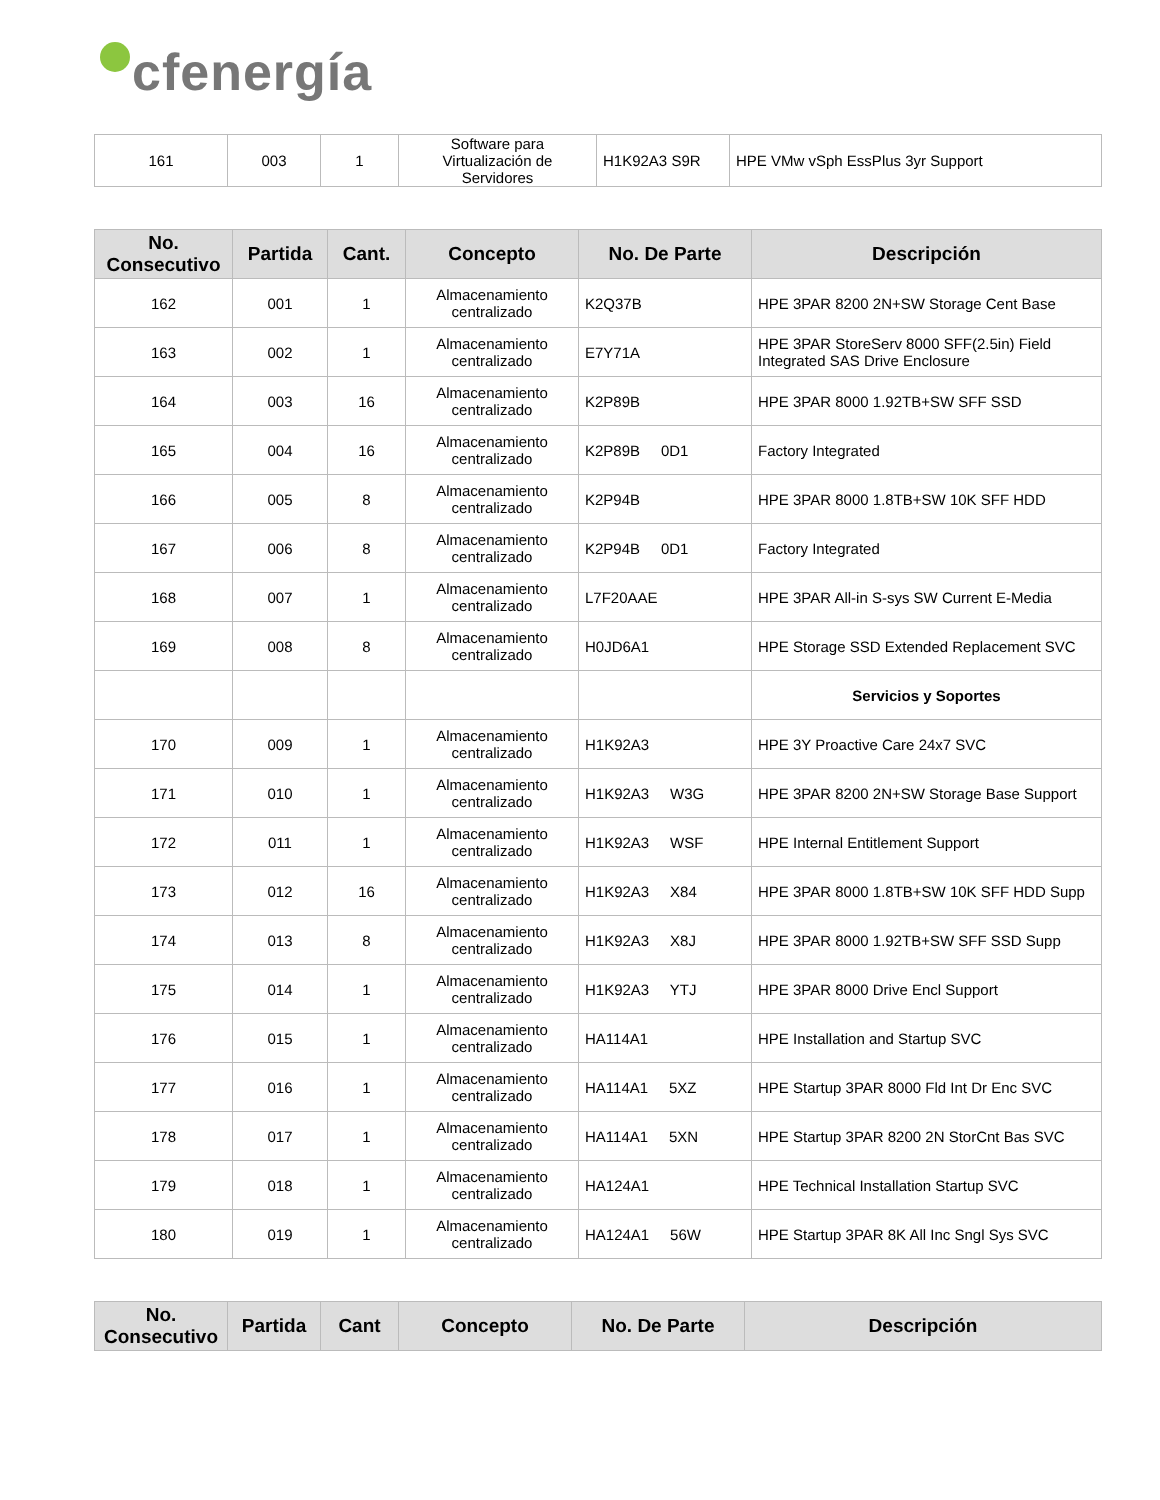cfenergía
| 161 | 003 | 1 | Software para Virtualización de Servidores | H1K92A3 S9R | HPE VMw vSph EssPlus 3yr Support |
| No. Consecutivo | Partida | Cant. | Concepto | No. De Parte | Descripción |
| --- | --- | --- | --- | --- | --- |
| 162 | 001 | 1 | Almacenamiento centralizado | K2Q37B | HPE 3PAR 8200 2N+SW Storage Cent Base |
| 163 | 002 | 1 | Almacenamiento centralizado | E7Y71A | HPE 3PAR StoreServ 8000 SFF(2.5in) Field Integrated SAS Drive Enclosure |
| 164 | 003 | 16 | Almacenamiento centralizado | K2P89B | HPE 3PAR 8000 1.92TB+SW SFF SSD |
| 165 | 004 | 16 | Almacenamiento centralizado | K2P89B 0D1 | Factory Integrated |
| 166 | 005 | 8 | Almacenamiento centralizado | K2P94B | HPE 3PAR 8000 1.8TB+SW 10K SFF HDD |
| 167 | 006 | 8 | Almacenamiento centralizado | K2P94B 0D1 | Factory Integrated |
| 168 | 007 | 1 | Almacenamiento centralizado | L7F20AAE | HPE 3PAR All-in S-sys SW Current E-Media |
| 169 | 008 | 8 | Almacenamiento centralizado | H0JD6A1 | HPE Storage SSD Extended Replacement SVC |
| | | | | | Servicios y Soportes |
| 170 | 009 | 1 | Almacenamiento centralizado | H1K92A3 | HPE 3Y Proactive Care 24x7 SVC |
| 171 | 010 | 1 | Almacenamiento centralizado | H1K92A3 W3G | HPE 3PAR 8200 2N+SW Storage Base Support |
| 172 | 011 | 1 | Almacenamiento centralizado | H1K92A3 WSF | HPE Internal Entitlement Support |
| 173 | 012 | 16 | Almacenamiento centralizado | H1K92A3 X84 | HPE 3PAR 8000 1.8TB+SW 10K SFF HDD Supp |
| 174 | 013 | 8 | Almacenamiento centralizado | H1K92A3 X8J | HPE 3PAR 8000 1.92TB+SW SFF SSD Supp |
| 175 | 014 | 1 | Almacenamiento centralizado | H1K92A3 YTJ | HPE 3PAR 8000 Drive Encl Support |
| 176 | 015 | 1 | Almacenamiento centralizado | HA114A1 | HPE Installation and Startup SVC |
| 177 | 016 | 1 | Almacenamiento centralizado | HA114A1 5XZ | HPE Startup 3PAR 8000 Fld Int Dr Enc SVC |
| 178 | 017 | 1 | Almacenamiento centralizado | HA114A1 5XN | HPE Startup 3PAR 8200 2N StorCnt Bas SVC |
| 179 | 018 | 1 | Almacenamiento centralizado | HA124A1 | HPE Technical Installation Startup SVC |
| 180 | 019 | 1 | Almacenamiento centralizado | HA124A1 56W | HPE Startup 3PAR 8K All Inc Sngl Sys SVC |
| No. Consecutivo | Partida | Cant | Concepto | No. De Parte | Descripción |
| --- | --- | --- | --- | --- | --- |